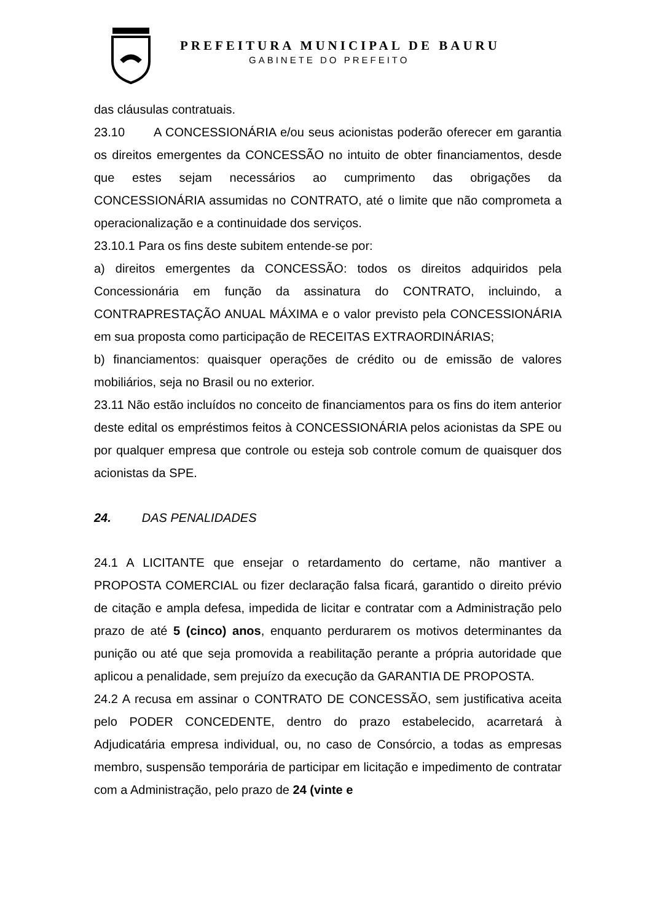PREFEITURA MUNICIPAL DE BAURU
GABINETE DO PREFEITO
das cláusulas contratuais.
23.10 A CONCESSIONÁRIA e/ou seus acionistas poderão oferecer em garantia os direitos emergentes da CONCESSÃO no intuito de obter financiamentos, desde que estes sejam necessários ao cumprimento das obrigações da CONCESSIONÁRIA assumidas no CONTRATO, até o limite que não comprometa a operacionalização e a continuidade dos serviços.
23.10.1 Para os fins deste subitem entende-se por:
a) direitos emergentes da CONCESSÃO: todos os direitos adquiridos pela Concessionária em função da assinatura do CONTRATO, incluindo, a CONTRAPRESTAÇÃO ANUAL MÁXIMA e o valor previsto pela CONCESSIONÁRIA em sua proposta como participação de RECEITAS EXTRAORDINÁRIAS;
b) financiamentos: quaisquer operações de crédito ou de emissão de valores mobiliários, seja no Brasil ou no exterior.
23.11 Não estão incluídos no conceito de financiamentos para os fins do item anterior deste edital os empréstimos feitos à CONCESSIONÁRIA pelos acionistas da SPE ou por qualquer empresa que controle ou esteja sob controle comum de quaisquer dos acionistas da SPE.
24. DAS PENALIDADES
24.1 A LICITANTE que ensejar o retardamento do certame, não mantiver a PROPOSTA COMERCIAL ou fizer declaração falsa ficará, garantido o direito prévio de citação e ampla defesa, impedida de licitar e contratar com a Administração pelo prazo de até 5 (cinco) anos, enquanto perdurarem os motivos determinantes da punição ou até que seja promovida a reabilitação perante a própria autoridade que aplicou a penalidade, sem prejuízo da execução da GARANTIA DE PROPOSTA.
24.2 A recusa em assinar o CONTRATO DE CONCESSÃO, sem justificativa aceita pelo PODER CONCEDENTE, dentro do prazo estabelecido, acarretará à Adjudicatária empresa individual, ou, no caso de Consórcio, a todas as empresas membro, suspensão temporária de participar em licitação e impedimento de contratar com a Administração, pelo prazo de 24 (vinte e